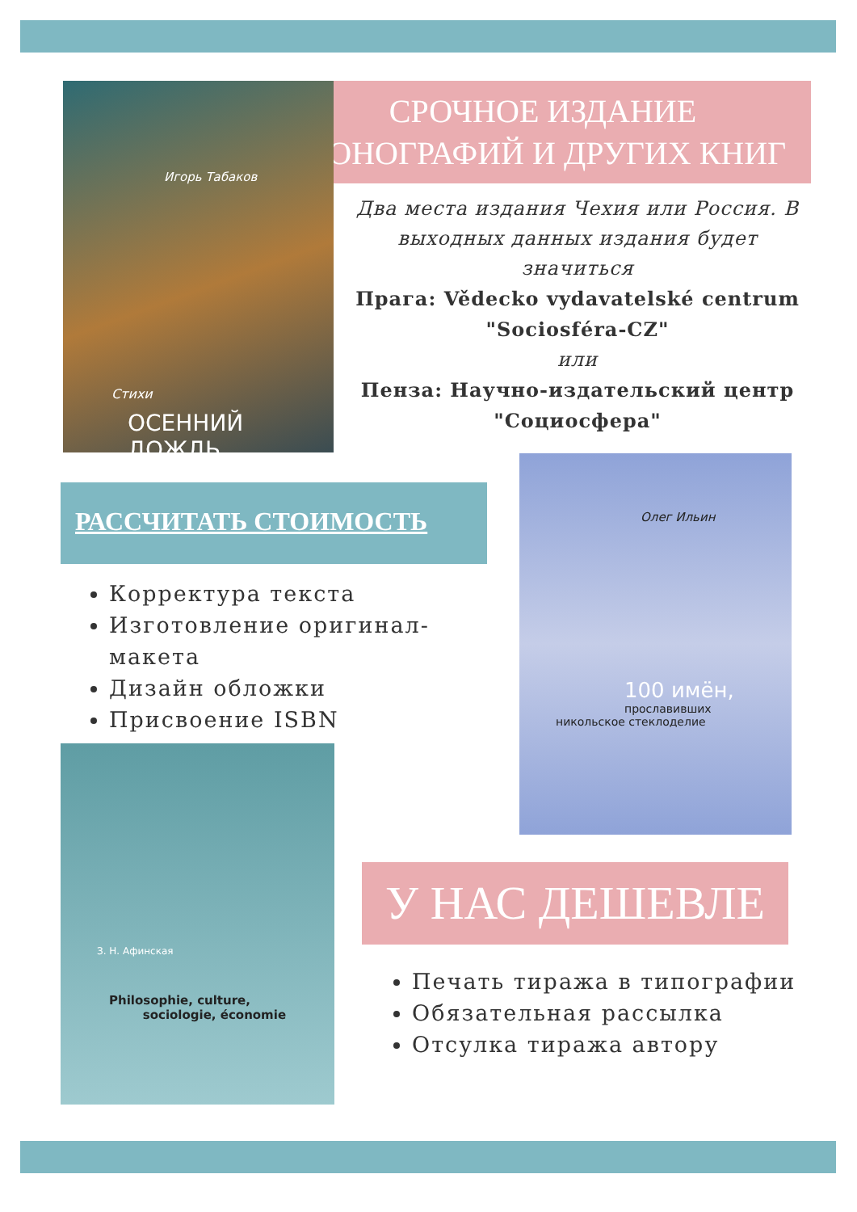СРОЧНОЕ ИЗДАНИЕ
МОНОГРАФИЙ И ДРУГИХ КНИГ
Игорь Табаков
Стихи
ОСЕННИЙ ДОЖДЬ
Два места издания Чехия или Россия. В выходных данных издания будет значиться
Прага: Vědecko vydavatelské centrum "Sociosféra-CZ"
или
Пенза: Научно-издательский центр "Социосфера"
Олег Ильин
100 имён,
прославивших
никольское стеклоделие
РАССЧИТАТЬ СТОИМОСТЬ
Корректура текста
Изготовление оригинал-макета
Дизайн обложки
Присвоение ISBN
З. Н. Афинская
Philosophie, culture,
sociologie, économie
У НАС ДЕШЕВЛЕ
Печать тиража в типографии
Обязательная рассылка
Отсулка тиража автору